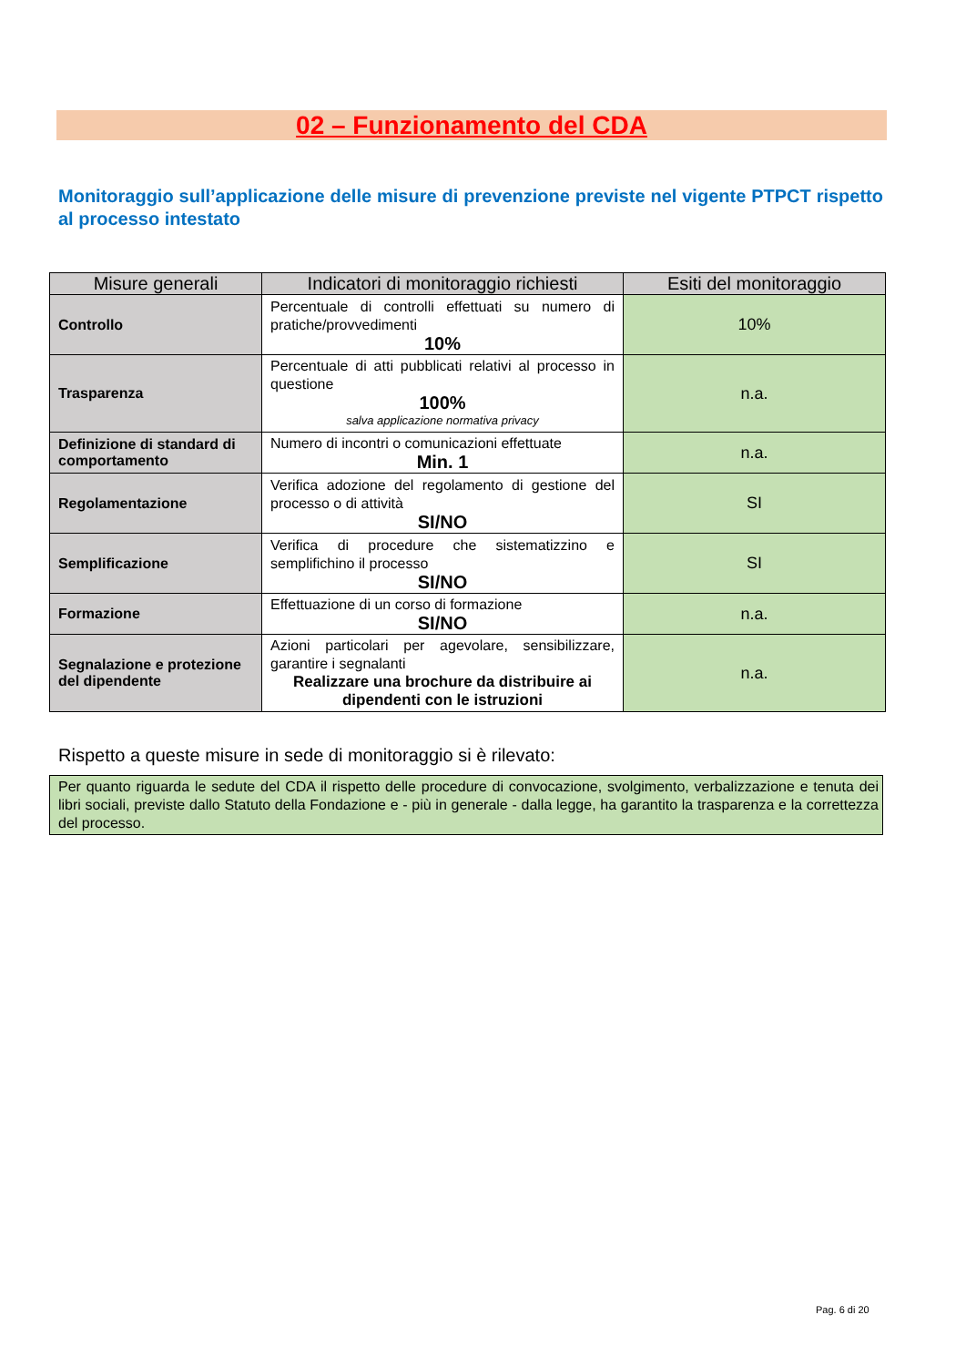02 – Funzionamento del CDA
Monitoraggio sull’applicazione delle misure di prevenzione previste nel vigente PTPCT rispetto al processo intestato
| Misure generali | Indicatori di monitoraggio richiesti | Esiti del monitoraggio |
| --- | --- | --- |
| Controllo | Percentuale di controlli effettuati su numero di pratiche/provvedimenti 10% | 10% |
| Trasparenza | Percentuale di atti pubblicati relativi al processo in questione 100% salva applicazione normativa privacy | n.a. |
| Definizione di standard di comportamento | Numero di incontri o comunicazioni effettuate Min. 1 | n.a. |
| Regolamentazione | Verifica adozione del regolamento di gestione del processo o di attività SI/NO | SI |
| Semplificazione | Verifica di procedure che sistematizzino e semplifichino il processo SI/NO | SI |
| Formazione | Effettuazione di un corso di formazione SI/NO | n.a. |
| Segnalazione e protezione del dipendente | Azioni particolari per agevolare, sensibilizzare, garantire i segnalanti Realizzare una brochure da distribuire ai dipendenti con le istruzioni | n.a. |
Rispetto a queste misure in sede di monitoraggio si è rilevato:
Per quanto riguarda le sedute del CDA il rispetto delle procedure di convocazione, svolgimento, verbalizzazione e tenuta dei libri sociali, previste dallo Statuto della Fondazione e - più in generale - dalla legge, ha garantito la trasparenza e la correttezza del processo.
Pag. 6 di 20